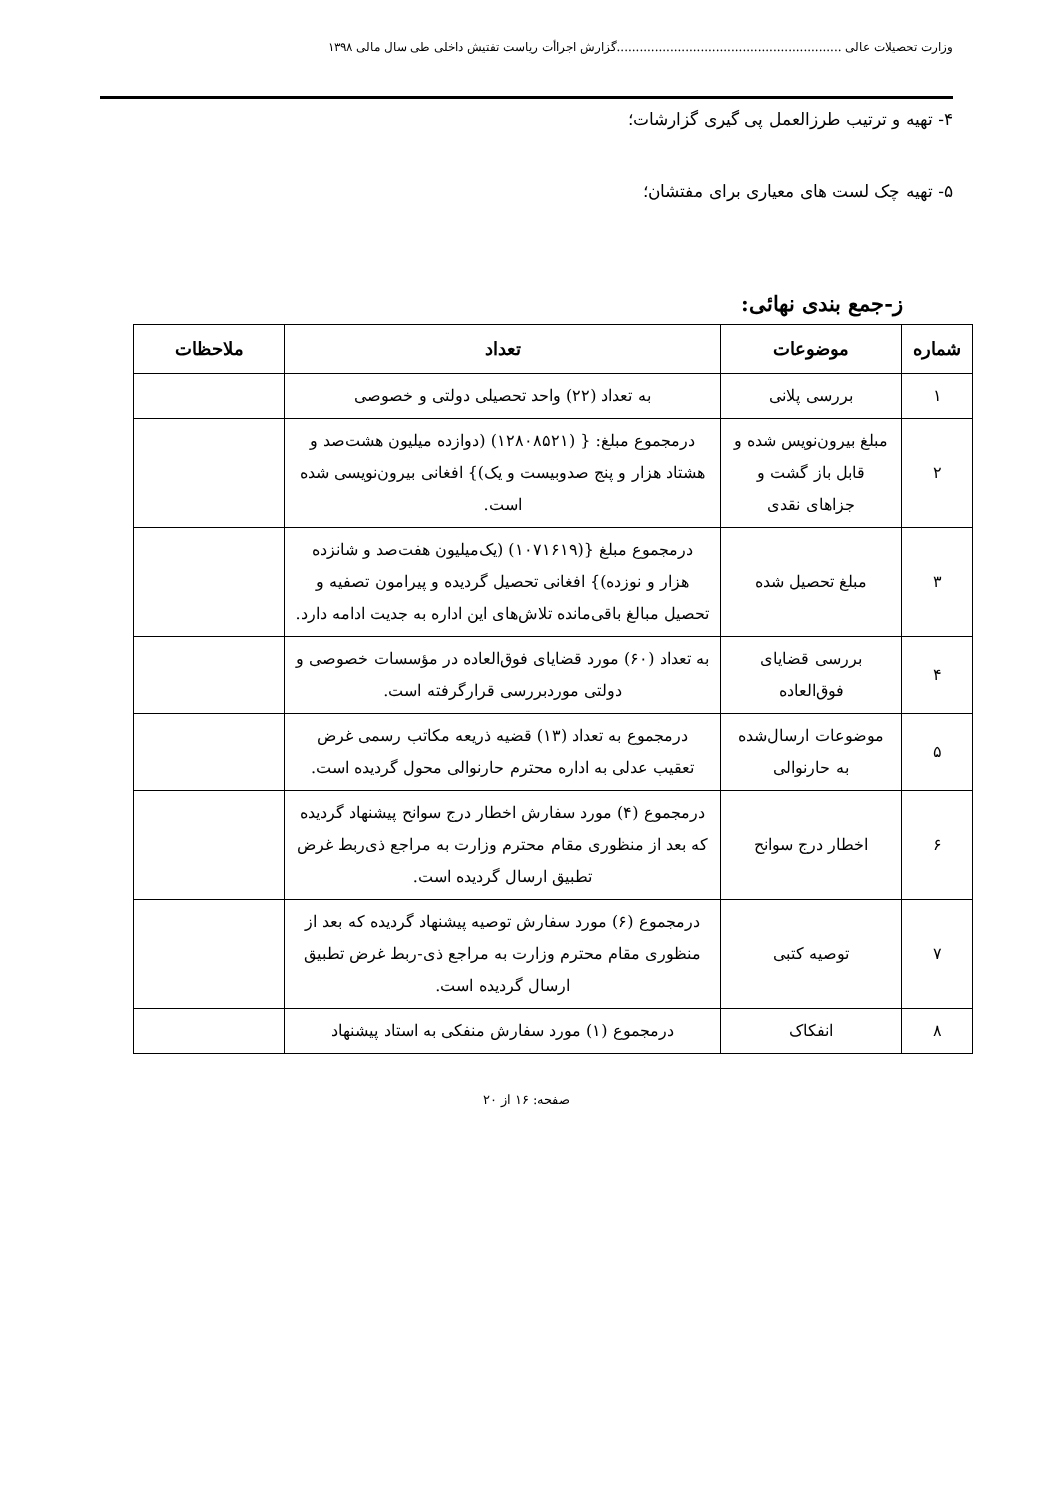وزارت تحصیلات عالی ...........................................................گزارش اجراأت ریاست تفتیش داخلی طی سال مالی ۱۳۹۸
۴- تهیه و ترتیب طرزالعمل پی گیری گزارشات؛
۵- تهیه چک لست های معیاری برای مفتشان؛
ز-جمع بندی نهائی:
| شماره | موضوعات | تعداد | ملاحظات |
| --- | --- | --- | --- |
| ۱ | بررسی پلانی | به تعداد (۲۲) واحد تحصیلی دولتی و خصوصی | |
| ۲ | مبلغ بیرون‌نویس شده و قابل باز گشت و جزاهای نقدی | درمجموع مبلغ: { (۱۲۸۰۸۵۲۱) (دوازده میلیون هشت‌صد و هشتاد هزار و پنج صدوبیست و یک)} افغانی بیرون‌نویسی شده است. | |
| ۳ | مبلغ تحصیل شده | درمجموع مبلغ {(۱۰۷۱۶۱۹) (یک‌میلیون هفت‌صد و شانزده هزار و نوزده)} افغانی تحصیل گردیده و پیرامون تصفیه و تحصیل مبالغ باقی‌مانده تلاش‌های این اداره به جدیت ادامه دارد. | |
| ۴ | بررسی قضایای فوق‌العاده | به تعداد (۶۰) مورد قضایای فوق‌العاده در مؤسسات خصوصی و دولتی موردبررسی قرارگرفته است. | |
| ۵ | موضوعات ارسال‌شده به حارنوالی | درمجموع به تعداد (۱۳) قضیه ذریعه مکاتب رسمی غرض تعقیب عدلی به اداره محترم حارنوالی محول گردیده است. | |
| ۶ | اخطار درج سوانح | درمجموع (۴) مورد سفارش اخطار درج سوانح پیشنهاد گردیده که بعد از منظوری مقام محترم وزارت به مراجع ذی‌ربط غرض تطبیق ارسال گردیده است. | |
| ۷ | توصیه کتبی | درمجموع (۶) مورد سفارش توصیه پیشنهاد گردیده که بعد از منظوری مقام محترم وزارت به مراجع ذی-ربط غرض تطبیق ارسال گردیده است. | |
| ۸ | انفکاک | درمجموع (۱) مورد سفارش منفکی به استاد پیشنهاد | |
صفحه: ۱۶ از ۲۰